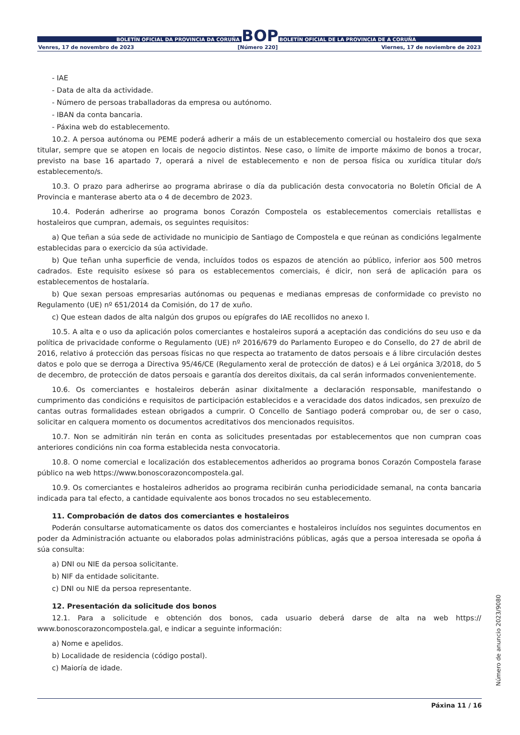BOLETÍN OFICIAL DA PROVINCIA DA CORUÑA
BOP
BOLETÍN OFICIAL DE LA PROVINCIA DE A CORUÑA
Venres, 17 de novembro de 2023 [Número 220] Viernes, 17 de noviembre de 2023
- IAE
- Data de alta da actividade.
- Número de persoas traballadoras da empresa ou autónomo.
- IBAN da conta bancaria.
- Páxina web do establecemento.
10.2. A persoa autónoma ou PEME poderá adherir a máis de un establecemento comercial ou hostaleiro dos que sexa titular, sempre que se atopen en locais de negocio distintos. Nese caso, o límite de importe máximo de bonos a trocar, previsto na base 16 apartado 7, operará a nivel de establecemento e non de persoa física ou xurídica titular do/s establecemento/s.
10.3. O prazo para adherirse ao programa abrirase o día da publicación desta convocatoria no Boletín Oficial de A Provincia e manterase aberto ata o 4 de decembro de 2023.
10.4. Poderán adherirse ao programa bonos Corazón Compostela os establecementos comerciais retallistas e hostaleiros que cumpran, ademais, os seguintes requisitos:
a) Que teñan a súa sede de actividade no municipio de Santiago de Compostela e que reúnan as condicións legalmente establecidas para o exercicio da súa actividade.
b) Que teñan unha superficie de venda, incluídos todos os espazos de atención ao público, inferior aos 500 metros cadrados. Este requisito esíxese só para os establecementos comerciais, é dicir, non será de aplicación para os establecementos de hostalaría.
b) Que sexan persoas empresarias autónomas ou pequenas e medianas empresas de conformidade co previsto no Regulamento (UE) nº 651/2014 da Comisión, do 17 de xuño.
c) Que estean dados de alta nalgún dos grupos ou epígrafes do IAE recollidos no anexo I.
10.5. A alta e o uso da aplicación polos comerciantes e hostaleiros suporá a aceptación das condicións do seu uso e da política de privacidade conforme o Regulamento (UE) nº 2016/679 do Parlamento Europeo e do Consello, do 27 de abril de 2016, relativo á protección das persoas físicas no que respecta ao tratamento de datos persoais e á libre circulación destes datos e polo que se derroga a Directiva 95/46/CE (Regulamento xeral de protección de datos) e á Lei orgánica 3/2018, do 5 de decembro, de protección de datos persoais e garantía dos dereitos dixitais, da cal serán informados convenientemente.
10.6. Os comerciantes e hostaleiros deberán asinar dixitalmente a declaración responsable, manifestando o cumprimento das condicións e requisitos de participación establecidos e a veracidade dos datos indicados, sen prexuízo de cantas outras formalidades estean obrigados a cumprir. O Concello de Santiago poderá comprobar ou, de ser o caso, solicitar en calquera momento os documentos acreditativos dos mencionados requisitos.
10.7. Non se admitirán nin terán en conta as solicitudes presentadas por establecementos que non cumpran coas anteriores condicións nin coa forma establecida nesta convocatoria.
10.8. O nome comercial e localización dos establecementos adheridos ao programa bonos Corazón Compostela farase público na web https://www.bonoscorazoncompostela.gal.
10.9. Os comerciantes e hostaleiros adheridos ao programa recibirán cunha periodicidade semanal, na conta bancaria indicada para tal efecto, a cantidade equivalente aos bonos trocados no seu establecemento.
11. Comprobación de datos dos comerciantes e hostaleiros
Poderán consultarse automaticamente os datos dos comerciantes e hostaleiros incluídos nos seguintes documentos en poder da Administración actuante ou elaborados polas administracións públicas, agás que a persoa interesada se opoña á súa consulta:
a) DNI ou NIE da persoa solicitante.
b) NIF da entidade solicitante.
c) DNI ou NIE da persoa representante.
12. Presentación da solicitude dos bonos
12.1. Para a solicitude e obtención dos bonos, cada usuario deberá darse de alta na web https:// www.bonoscorazoncompostela.gal, e indicar a seguinte información:
a) Nome e apelidos.
b) Localidade de residencia (código postal).
c) Maioría de idade.
Páxina 11 / 16
Número de anuncio 2023/9080